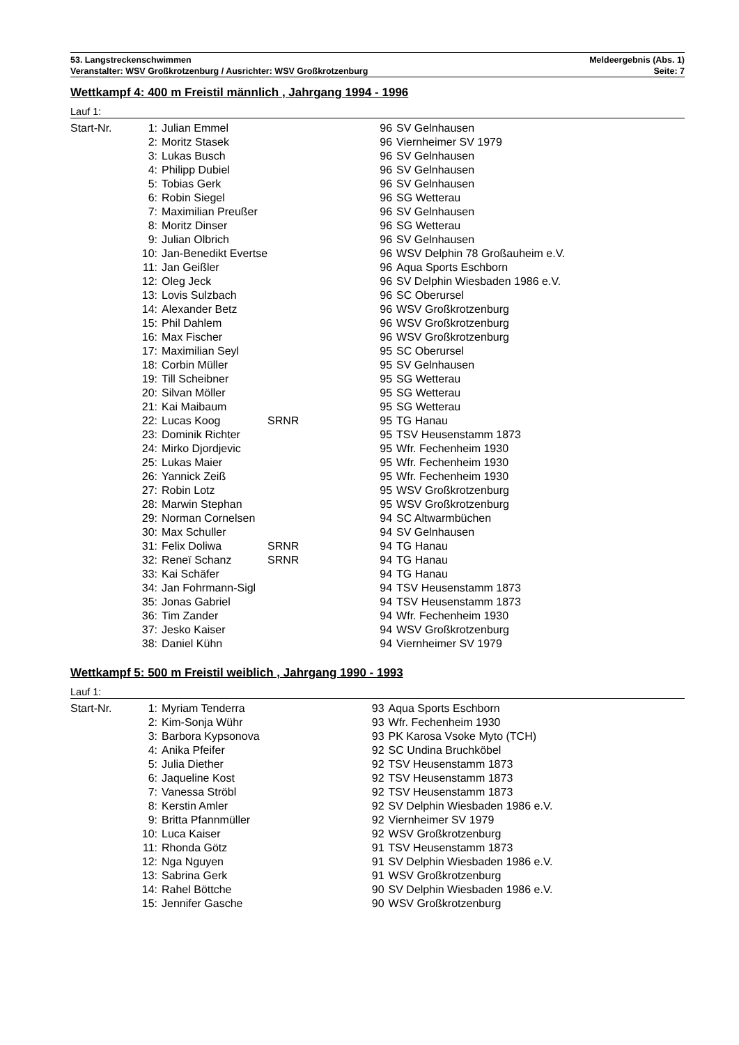53. Langstreckenschwimmen Meldeergebnis (Abs. 1)
Veranstalter: WSV Großkrotzenburg / Ausrichter: WSV Großkrotzenburg Seite: 7
Wettkampf 4: 400 m Freistil männlich , Jahrgang 1994 - 1996
Lauf 1:
| Start-Nr. | 1: | Julian Emmel | | 96 | SV Gelnhausen |
| | 2: | Moritz Stasek | | 96 | Viernheimer SV 1979 |
| | 3: | Lukas Busch | | 96 | SV Gelnhausen |
| | 4: | Philipp Dubiel | | 96 | SV Gelnhausen |
| | 5: | Tobias Gerk | | 96 | SV Gelnhausen |
| | 6: | Robin Siegel | | 96 | SG Wetterau |
| | 7: | Maximilian Preußer | | 96 | SV Gelnhausen |
| | 8: | Moritz Dinser | | 96 | SG Wetterau |
| | 9: | Julian Olbrich | | 96 | SV Gelnhausen |
| | 10: | Jan-Benedikt Evertse | | 96 | WSV Delphin 78 Großauheim e.V. |
| | 11: | Jan Geißler | | 96 | Aqua Sports Eschborn |
| | 12: | Oleg Jeck | | 96 | SV Delphin Wiesbaden 1986 e.V. |
| | 13: | Lovis Sulzbach | | 96 | SC Oberursel |
| | 14: | Alexander Betz | | 96 | WSV Großkrotzenburg |
| | 15: | Phil Dahlem | | 96 | WSV Großkrotzenburg |
| | 16: | Max Fischer | | 96 | WSV Großkrotzenburg |
| | 17: | Maximilian Seyl | | 95 | SC Oberursel |
| | 18: | Corbin Müller | | 95 | SV Gelnhausen |
| | 19: | Till Scheibner | | 95 | SG Wetterau |
| | 20: | Silvan Möller | | 95 | SG Wetterau |
| | 21: | Kai Maibaum | | 95 | SG Wetterau |
| | 22: | Lucas Koog | SRNR | 95 | TG Hanau |
| | 23: | Dominik Richter | | 95 | TSV Heusenstamm 1873 |
| | 24: | Mirko Djordjevic | | 95 | Wfr. Fechenheim 1930 |
| | 25: | Lukas Maier | | 95 | Wfr. Fechenheim 1930 |
| | 26: | Yannick Zeiß | | 95 | Wfr. Fechenheim 1930 |
| | 27: | Robin Lotz | | 95 | WSV Großkrotzenburg |
| | 28: | Marwin Stephan | | 95 | WSV Großkrotzenburg |
| | 29: | Norman Cornelsen | | 94 | SC Altwarmbüchen |
| | 30: | Max Schuller | | 94 | SV Gelnhausen |
| | 31: | Felix Doliwa | SRNR | 94 | TG Hanau |
| | 32: | Reneï Schanz | SRNR | 94 | TG Hanau |
| | 33: | Kai Schäfer | | 94 | TG Hanau |
| | 34: | Jan Fohrmann-Sigl | | 94 | TSV Heusenstamm 1873 |
| | 35: | Jonas Gabriel | | 94 | TSV Heusenstamm 1873 |
| | 36: | Tim Zander | | 94 | Wfr. Fechenheim 1930 |
| | 37: | Jesko Kaiser | | 94 | WSV Großkrotzenburg |
| | 38: | Daniel Kühn | | 94 | Viernheimer SV 1979 |
Wettkampf 5: 500 m Freistil weiblich , Jahrgang 1990 - 1993
Lauf 1:
| Start-Nr. | 1: | Myriam Tenderra | | 93 | Aqua Sports Eschborn |
| | 2: | Kim-Sonja Wühr | | 93 | Wfr. Fechenheim 1930 |
| | 3: | Barbora Kypsonova | | 93 | PK Karosa Vsoke Myto (TCH) |
| | 4: | Anika Pfeifer | | 92 | SC Undina Bruchköbel |
| | 5: | Julia Diether | | 92 | TSV Heusenstamm 1873 |
| | 6: | Jaqueline Kost | | 92 | TSV Heusenstamm 1873 |
| | 7: | Vanessa Ströbl | | 92 | TSV Heusenstamm 1873 |
| | 8: | Kerstin Amler | | 92 | SV Delphin Wiesbaden 1986 e.V. |
| | 9: | Britta Pfannmüller | | 92 | Viernheimer SV 1979 |
| | 10: | Luca Kaiser | | 92 | WSV Großkrotzenburg |
| | 11: | Rhonda Götz | | 91 | TSV Heusenstamm 1873 |
| | 12: | Nga Nguyen | | 91 | SV Delphin Wiesbaden 1986 e.V. |
| | 13: | Sabrina Gerk | | 91 | WSV Großkrotzenburg |
| | 14: | Rahel Böttche | | 90 | SV Delphin Wiesbaden 1986 e.V. |
| | 15: | Jennifer Gasche | | 90 | WSV Großkrotzenburg |